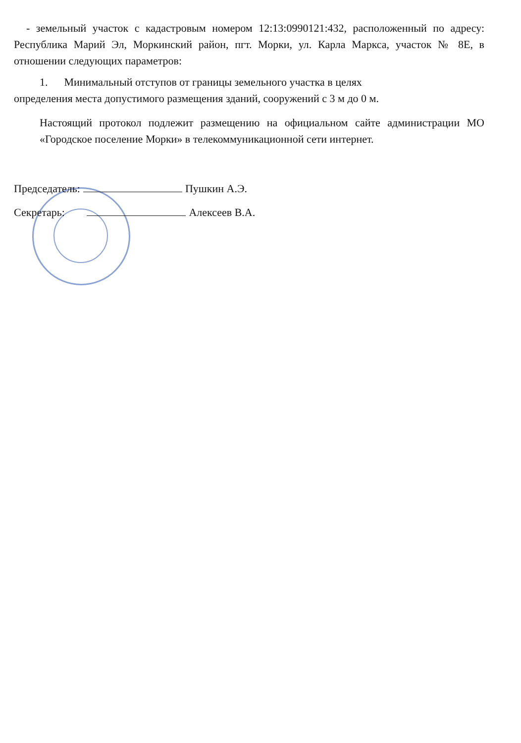- земельный участок с кадастровым номером 12:13:0990121:432, расположенный по адресу: Республика Марий Эл, Моркинский район, пгт. Морки, ул. Карла Маркса, участок № 8Е, в отношении следующих параметров:
1. Минимальный отступов от границы земельного участка в целях
определения места допустимого размещения зданий, сооружений с 3 м до 0 м.
Настоящий протокол подлежит размещению на официальном сайте администрации МО «Городское поселение Морки» в телекоммуникационной сети интернет.
Председатель: Пушкин А.Э.
Секретарь: Алексеев В.А.